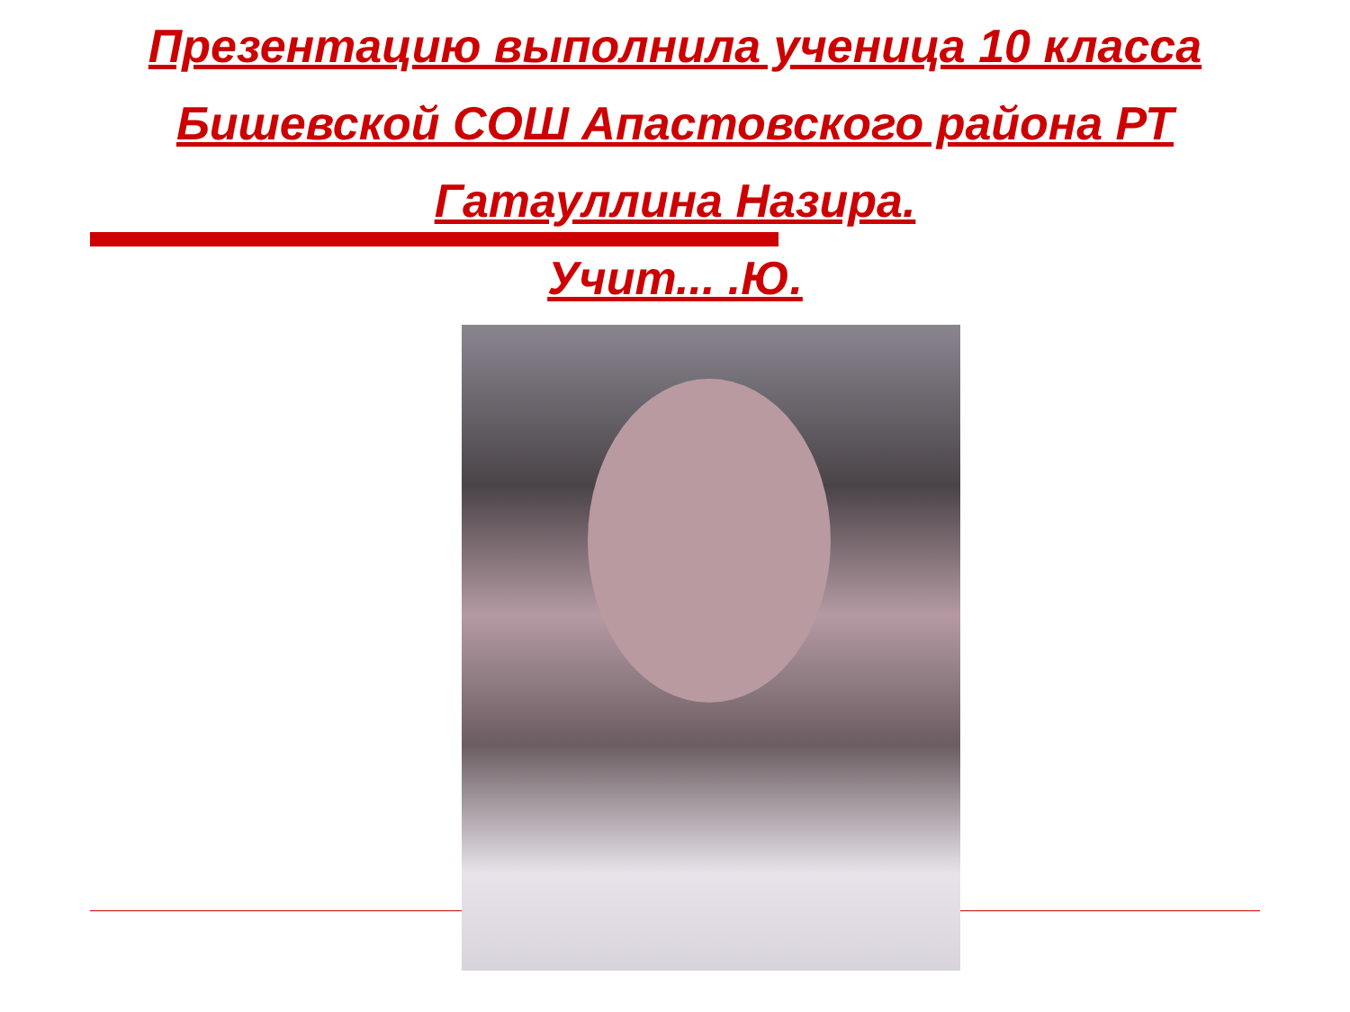Презентацию выполнила ученица 10 класса
Бишевской СОШ Апастовского района РТ
Гатауллина Назира.
Учит... .Ю.